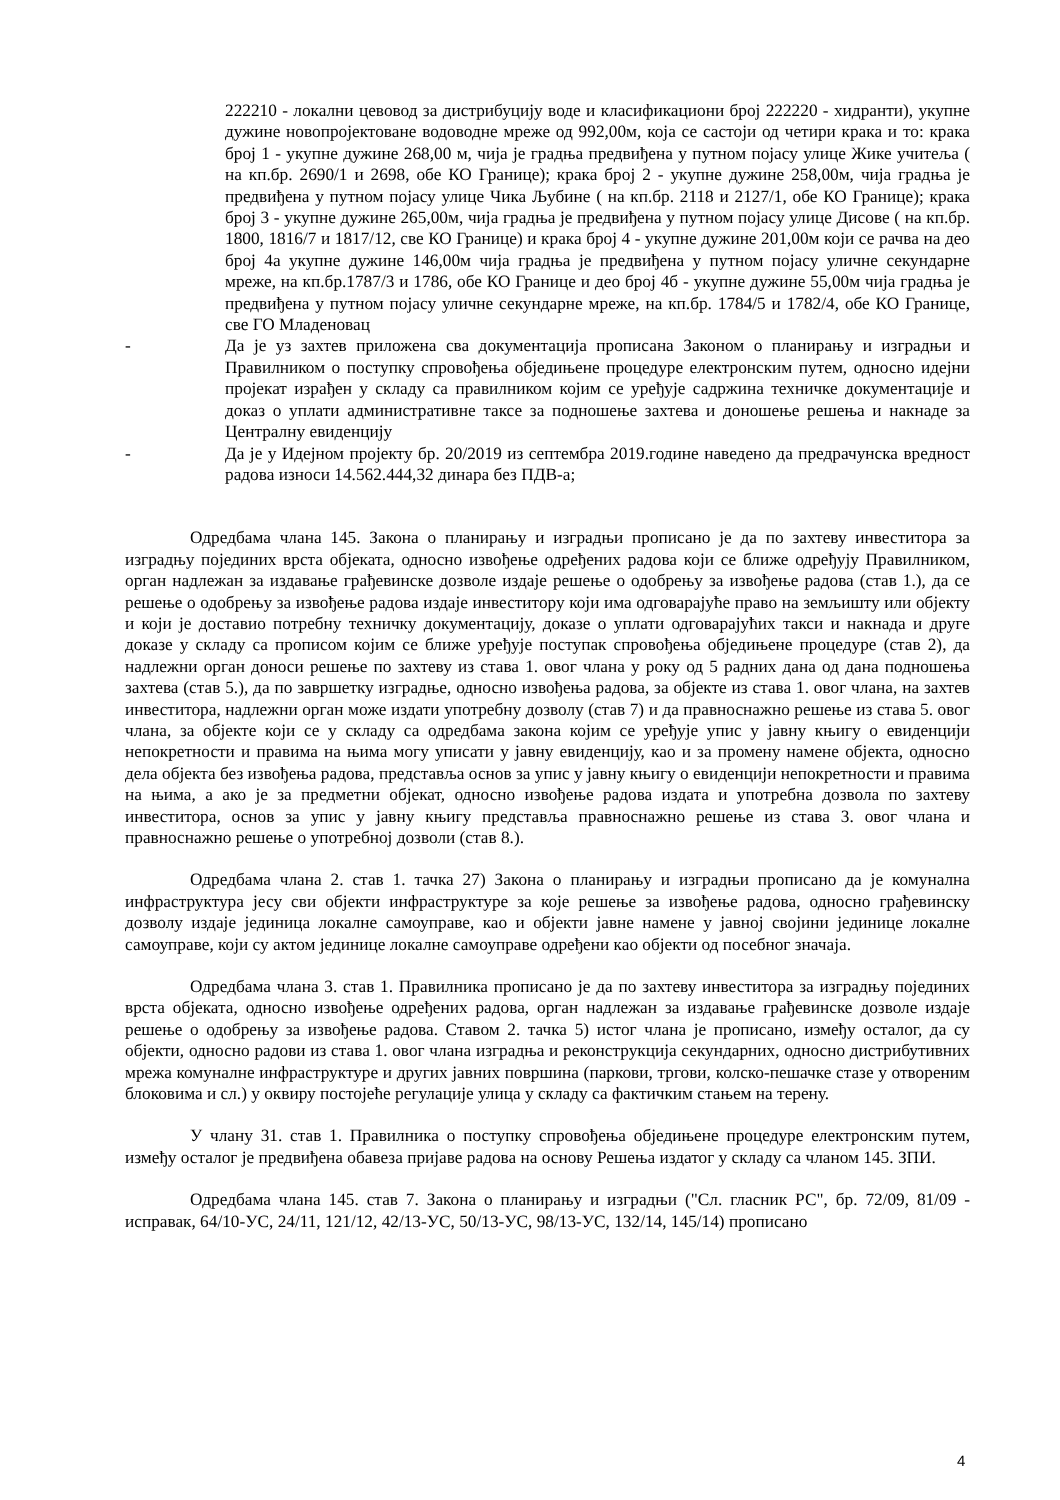222210 - локални цевовод за дистрибуцију воде и класификациони број 222220 - хидранти), укупне дужине новопројектоване водоводне мреже од 992,00м, која се састоји од четири крака и то: крака број 1 - укупне дужине 268,00 м, чија је градња предвиђена у путном појасу улице Жике учитеља ( на кп.бр. 2690/1 и 2698, обе КО Границе); крака број 2 - укупне дужине 258,00м, чија градња је предвиђена у путном појасу улице Чика Љубине ( на кп.бр. 2118 и 2127/1, обе КО Границе); крака број 3 - укупне дужине 265,00м, чија градња је предвиђена у путном појасу улице Дисове ( на кп.бр. 1800, 1816/7 и 1817/12, све КО Границе) и крака број 4 - укупне дужине 201,00м који се рачва на део број 4а укупне дужине 146,00м чија градња је предвиђена у путном појасу уличне секундарне мреже, на кп.бр.1787/3 и 1786, обе КО Границе и део број 4б - укупне дужине 55,00м чија градња је предвиђена у путном појасу уличне секундарне мреже, на кп.бр. 1784/5 и 1782/4, обе КО Границе, све ГО Младеновац
- Да је уз захтев приложена сва документација прописана Законом о планирању и изградњи и Правилником о поступку спровођења обједињене процедуре електронским путем, односно идејни пројекат израђен у складу са правилником којим се уређује садржина техничке документације и доказ о уплати административне таксе за подношење захтева и доношење решења и накнаде за Централну евиденцију
- Да је у Идејном пројекту бр. 20/2019 из септембра 2019.године наведено да предрачунска вредност радова износи 14.562.444,32 динара без ПДВ-а;
Одредбама члана 145. Закона о планирању и изградњи прописано је да по захтеву инвеститора за изградњу појединих врста објеката, односно извођење одређених радова који се ближе одређују Правилником, орган надлежан за издавање грађевинске дозволе издаје решење о одобрењу за извођење радова (став 1.), да се решење о одобрењу за извођење радова издаје инвеститору који има одговарајуће право на земљишту или објекту и који је доставио потребну техничку документацију, доказе о уплати одговарајућих такси и накнада и друге доказе у складу са прописом којим се ближе уређује поступак спровођења обједињене процедуре (став 2), да надлежни орган доноси решење по захтеву из става 1. овог члана у року од 5 радних дана од дана подношења захтева (став 5.), да по завршетку изградње, односно извођења радова, за објекте из става 1. овог члана, на захтев инвеститора, надлежни орган може издати употребну дозволу (став 7) и да правноснажно решење из става 5. овог члана, за објекте који се у складу са одредбама закона којим се уређује упис у јавну књигу о евиденцији непокретности и правима на њима могу уписати у јавну евиденцију, као и за промену намене објекта, односно дела објекта без извођења радова, представља основ за упис у јавну књигу о евиденцији непокретности и правима на њима, а ако је за предметни објекат, односно извођење радова издата и употребна дозвола по захтеву инвеститора, основ за упис у јавну књигу представља правноснажно решење из става 3. овог члана и правноснажно решење о употребној дозволи (став 8.).
Одредбама члана 2. став 1. тачка 27) Закона о планирању и изградњи прописано да је комунална инфраструктура јесу сви објекти инфраструктуре за које решење за извођење радова, односно грађевинску дозволу издаје јединица локалне самоуправе, као и објекти јавне намене у јавној својини јединице локалне самоуправе, који су актом јединице локалне самоуправе одређени као објекти од посебног значаја.
Одредбама члана 3. став 1. Правилника прописано је да по захтеву инвеститора за изградњу појединих врста објеката, односно извођење одређених радова, орган надлежан за издавање грађевинске дозволе издаје решење о одобрењу за извођење радова. Ставом 2. тачка 5) истог члана је прописано, између осталог, да су објекти, односно радови из става 1. овог члана изградња и реконструкција секундарних, односно дистрибутивних мрежа комуналне инфраструктуре и других јавних површина (паркови, тргови, колско-пешачке стазе у отвореним блоковима и сл.) у оквиру постојеће регулације улица у складу са фактичким стањем на терену.
У члану 31. став 1. Правилника о поступку спровођења обједињене процедуре електронским путем, између осталог је предвиђена обавеза пријаве радова на основу Решења издатог у складу са чланом 145. ЗПИ.
Одредбама члана 145. став 7. Закона о планирању и изградњи ("Сл. гласник РС", бр. 72/09, 81/09 - исправак, 64/10-УС, 24/11, 121/12, 42/13-УС, 50/13-УС, 98/13-УС, 132/14, 145/14) прописано
4